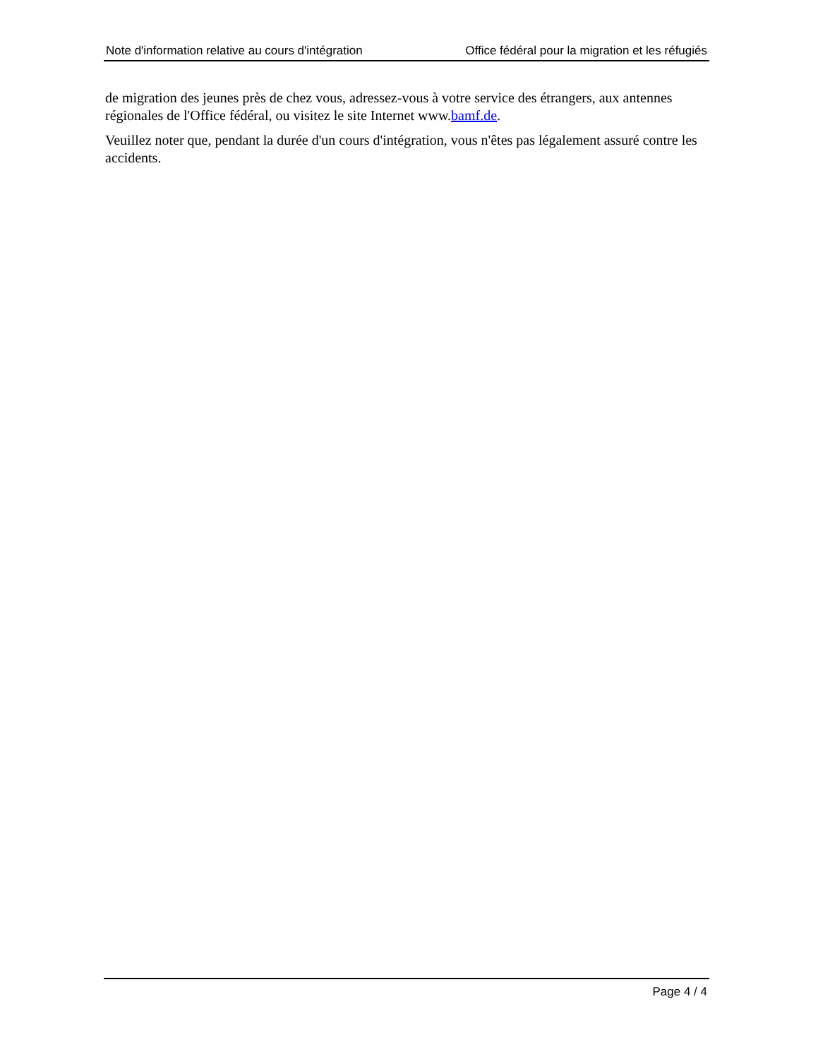Note d'information relative au cours d'intégration Office fédéral pour la migration et les réfugiés
de migration des jeunes près de chez vous, adressez-vous à votre service des étrangers, aux antennes régionales de l'Office fédéral, ou visitez le site Internet www.bamf.de.
Veuillez noter que, pendant la durée d'un cours d'intégration, vous n'êtes pas légalement assuré contre les accidents.
Page 4 / 4